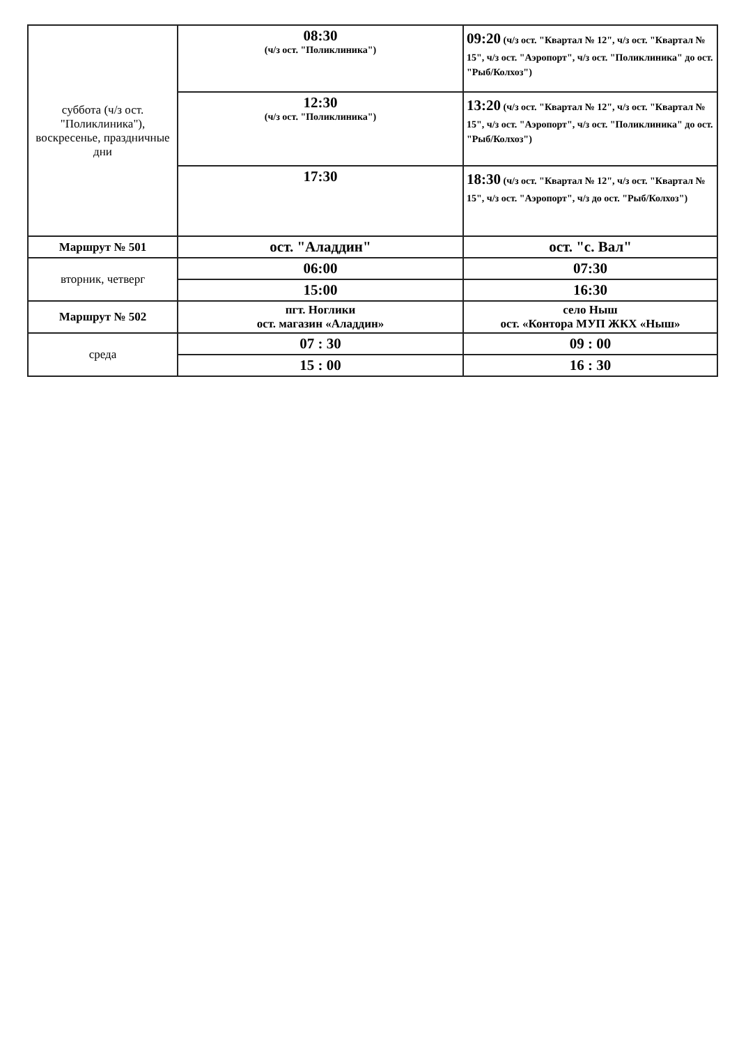| суббота (ч/з ост. "Поликлиника"), воскресенье, праздничные дни | 08:30 (ч/з ост. "Поликлиника") | 09:20 (ч/з ост. "Квартал № 12", ч/з ост. "Квартал № 15", ч/з ост. "Аэропорт", ч/з ост. "Поликлиника" до ост. "Рыб/Колхоз") |
| | 12:30 (ч/з ост. "Поликлиника") | 13:20 (ч/з ост. "Квартал № 12", ч/з ост. "Квартал № 15", ч/з ост. "Аэропорт", ч/з ост. "Поликлиника" до ост. "Рыб/Колхоз") |
| | 17:30 | 18:30 (ч/з ост. "Квартал № 12", ч/з ост. "Квартал № 15", ч/з ост. "Аэропорт", ч/з до ост. "Рыб/Колхоз") |
| Маршрут № 501 | ост. "Аладдин" | ост. "с. Вал" |
| вторник, четверг | 06:00 | 07:30 |
| | 15:00 | 16:30 |
| Маршрут № 502 | пгт. Ноглики ост. магазин «Аладдин» | село Ныш ост. «Контора МУП ЖКХ «Ныш» |
| среда | 07 : 30 | 09 : 00 |
| | 15 : 00 | 16 : 30 |